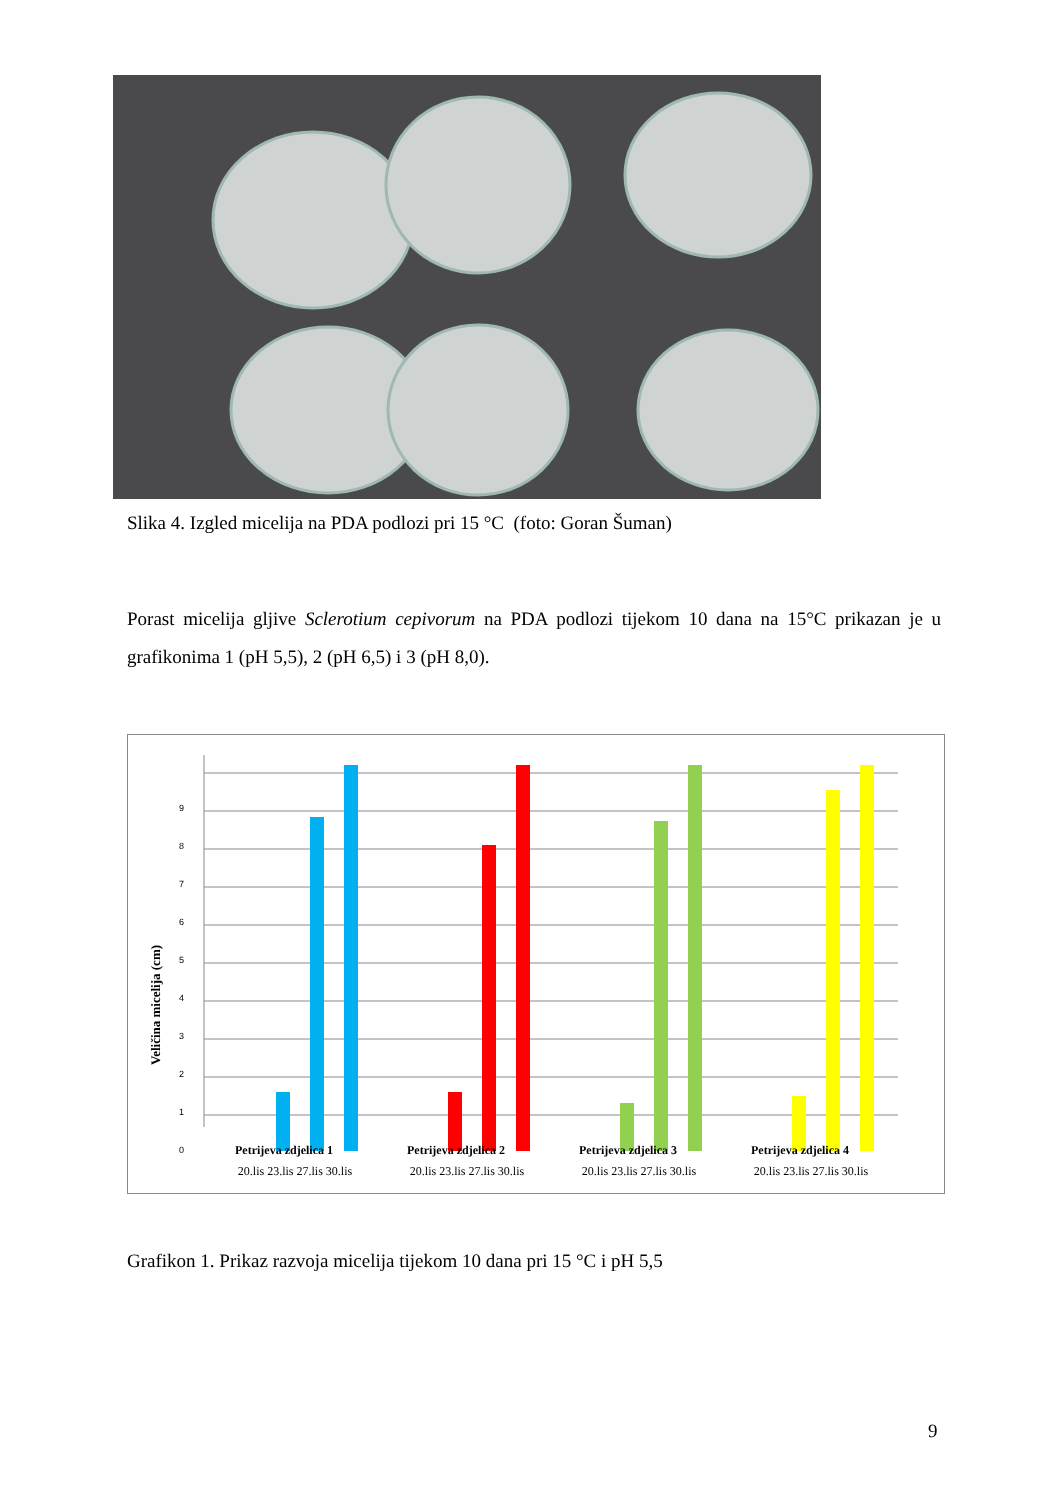Slika 4. Izgled micelija na PDA podlozi pri 15 °C (foto: Goran Šuman)
Porast micelija gljive Sclerotium cepivorum na PDA podlozi tijekom 10 dana na 15°C prikazan je u grafikonima 1 (pH 5,5), 2 (pH 6,5) i 3 (pH 8,0).
Veličina micelija (cm)
0
1
2
3
4
5
6
7
8
9
20.lis 23.lis 27.lis 30.lis
20.lis 23.lis 27.lis 30.lis
20.lis 23.lis 27.lis 30.lis
20.lis 23.lis 27.lis 30.lis
Petrijeva zdjelica 1 Petrijeva zdjelica 2 Petrijeva zdjelica 3 Petrijeva zdjelica 4
Grafikon 1. Prikaz razvoja micelija tijekom 10 dana pri 15 °C i pH 5,5
9